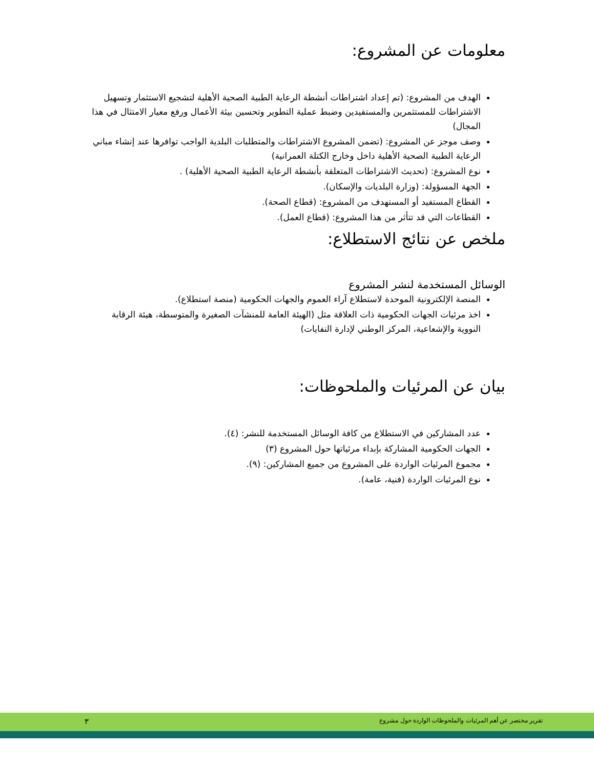معلومات عن المشروع:
الهدف من المشروع: (تم إعداد اشتراطات أنشطة الرعاية الطبية الصحية الأهلية لتشجيع الاستثمار وتسهيل الاشتراطات للمستثمرين والمستفيدين وضبط عملية التطوير وتحسين بيئة الأعمال ورفع معيار الامتثال في هذا المجال)
وصف موجز عن المشروع: (تضمن المشروع الاشتراطات والمتطلبات البلدية الواجب توافرها عند إنشاء مباني الرعاية الطبية الصحية الأهلية داخل وخارج الكتلة العمرانية)
نوع المشروع: (تحديث الاشتراطات المتعلقة بأنشطة الرعاية الطبية الصحية الأهلية) .
الجهة المسؤولة: (وزارة البلديات والإسكان).
القطاع المستفيد أو المستهدف من المشروع: (قطاع الصحة).
القطاعات التي قد تتأثر من هذا المشروع: (قطاع العمل).
ملخص عن نتائج الاستطلاع:
الوسائل المستخدمة لنشر المشروع
المنصة الإلكترونية الموحدة لاستطلاع آراء العموم والجهات الحكومية (منصة استطلاع).
اخذ مرئيات الجهات الحكومية ذات العلاقة مثل (الهيئة العامة للمنشآت الصغيرة والمتوسطة، هيئة الرقابة النووية والإشعاعية، المركز الوطني لإدارة النفايات)
بيان عن المرئيات والملحوظات:
عدد المشاركين في الاستطلاع من كافة الوسائل المستخدمة للنشر: (٤).
الجهات الحكومية المشاركة بإبداء مرئياتها حول المشروع (٣)
مجموع المرئيات الواردة على المشروع من جميع المشاركين: (٩).
نوع المرئيات الواردة (فنية، عامة).
تقرير مختصر عن أهم المرئيات والملحوظات الواردة حول مشروع ٣